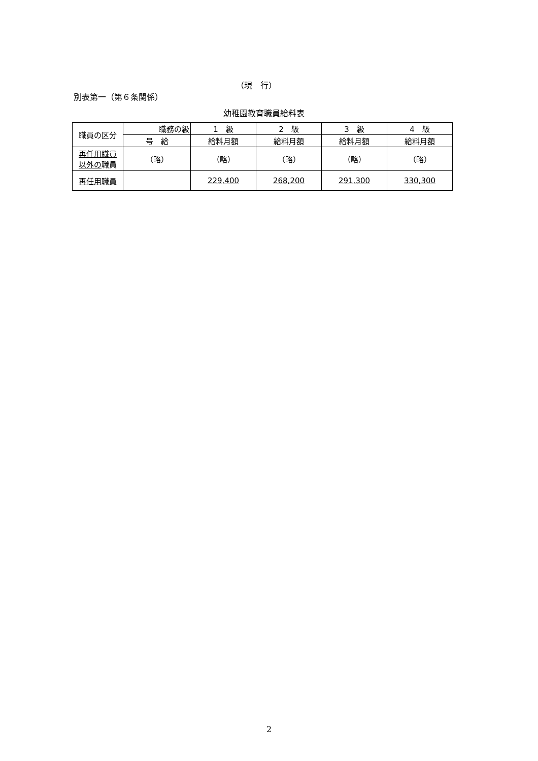（現　行）
別表第一（第６条関係）
幼稚園教育職員給料表
| 職員の区分 | 職務の級 | 1 級 | 2 級 | 3 級 | 4 級 |
| --- | --- | --- | --- | --- | --- |
| | 号 給 | 給料月額 | 給料月額 | 給料月額 | 給料月額 |
| 再任用職員 以外の 職員 | （略） | （略） | （略） | （略） | （略） |
| 再任用職員 | | 229,400 | 268,200 | 291,300 | 330,300 |
2